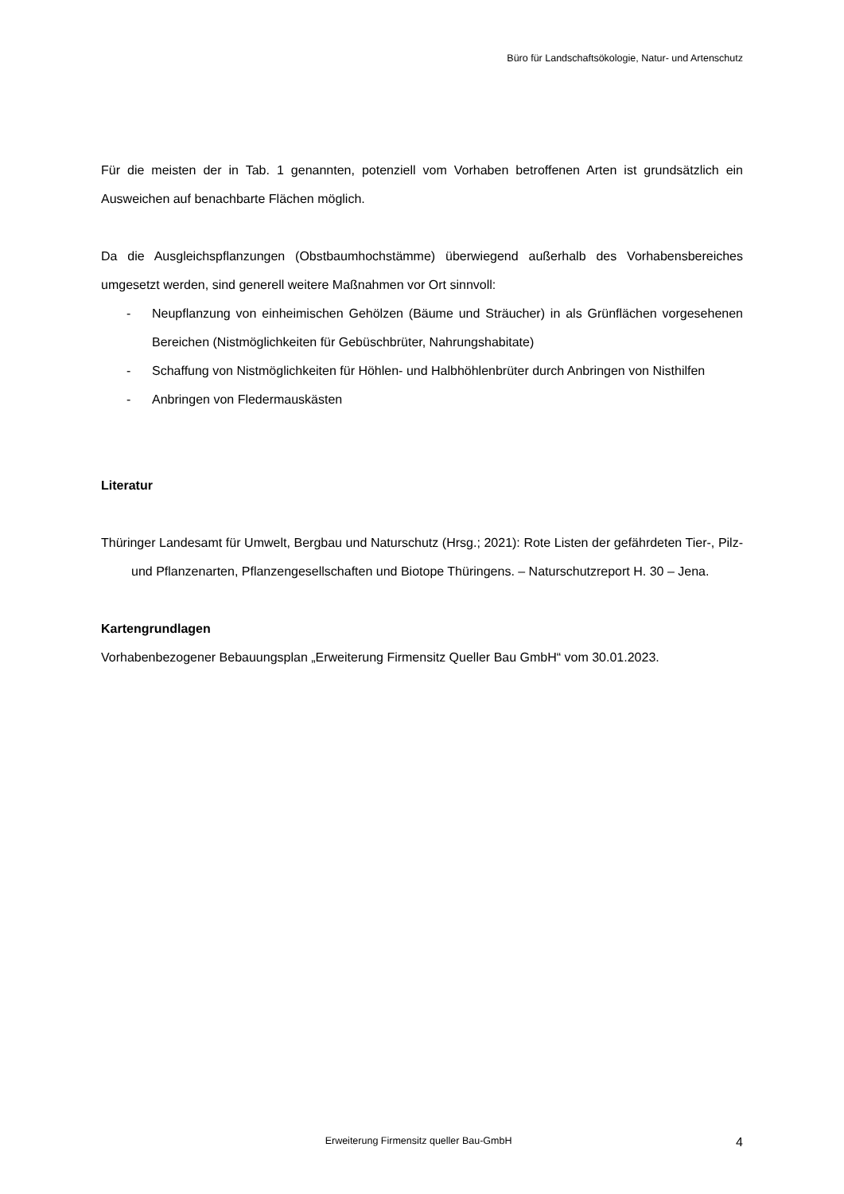Büro für Landschaftsökologie, Natur- und Artenschutz
Für die meisten der in Tab. 1 genannten, potenziell vom Vorhaben betroffenen Arten ist grundsätzlich ein Ausweichen auf benachbarte Flächen möglich.
Da die Ausgleichspflanzungen (Obstbaumhochstämme) überwiegend außerhalb des Vorhabensbereiches umgesetzt werden, sind generell weitere Maßnahmen vor Ort sinnvoll:
- Neupflanzung von einheimischen Gehölzen (Bäume und Sträucher) in als Grünflächen vorgesehenen Bereichen (Nistmöglichkeiten für Gebüschbrüter, Nahrungshabitate)
- Schaffung von Nistmöglichkeiten für Höhlen- und Halbhöhlenbrüter durch Anbringen von Nisthilfen
- Anbringen von Fledermauskästen
Literatur
Thüringer Landesamt für Umwelt, Bergbau und Naturschutz (Hrsg.; 2021): Rote Listen der gefährdeten Tier-, Pilz- und Pflanzenarten, Pflanzengesellschaften und Biotope Thüringens. – Naturschutzreport H. 30 – Jena.
Kartengrundlagen
Vorhabenbezogener Bebauungsplan „Erweiterung Firmensitz Queller Bau GmbH“ vom 30.01.2023.
Erweiterung Firmensitz queller Bau-GmbH 4